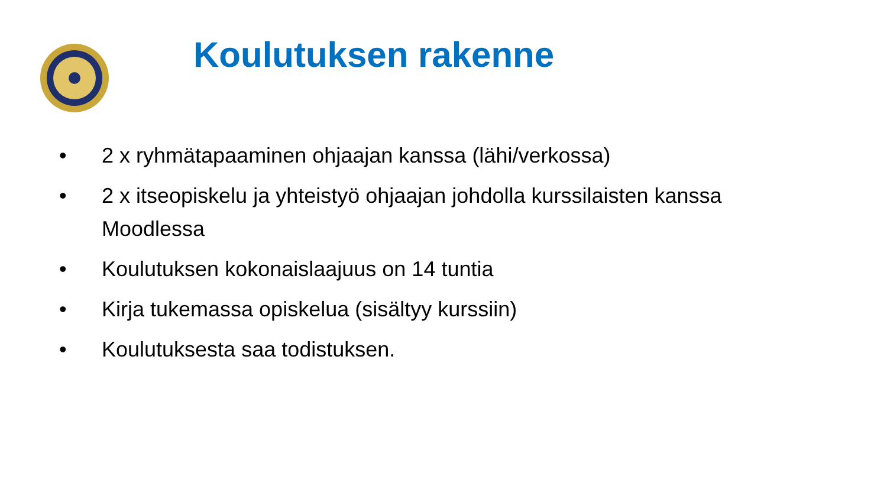Koulutuksen rakenne
• 2 x ryhmätapaaminen ohjaajan kanssa (lähi/verkossa)
• 2 x itseopiskelu ja yhteistyö ohjaajan johdolla kurssilaisten kanssa Moodlessa
• Koulutuksen kokonaislaajuus on 14 tuntia
• Kirja tukemassa opiskelua (sisältyy kurssiin)
• Koulutuksesta saa todistuksen.